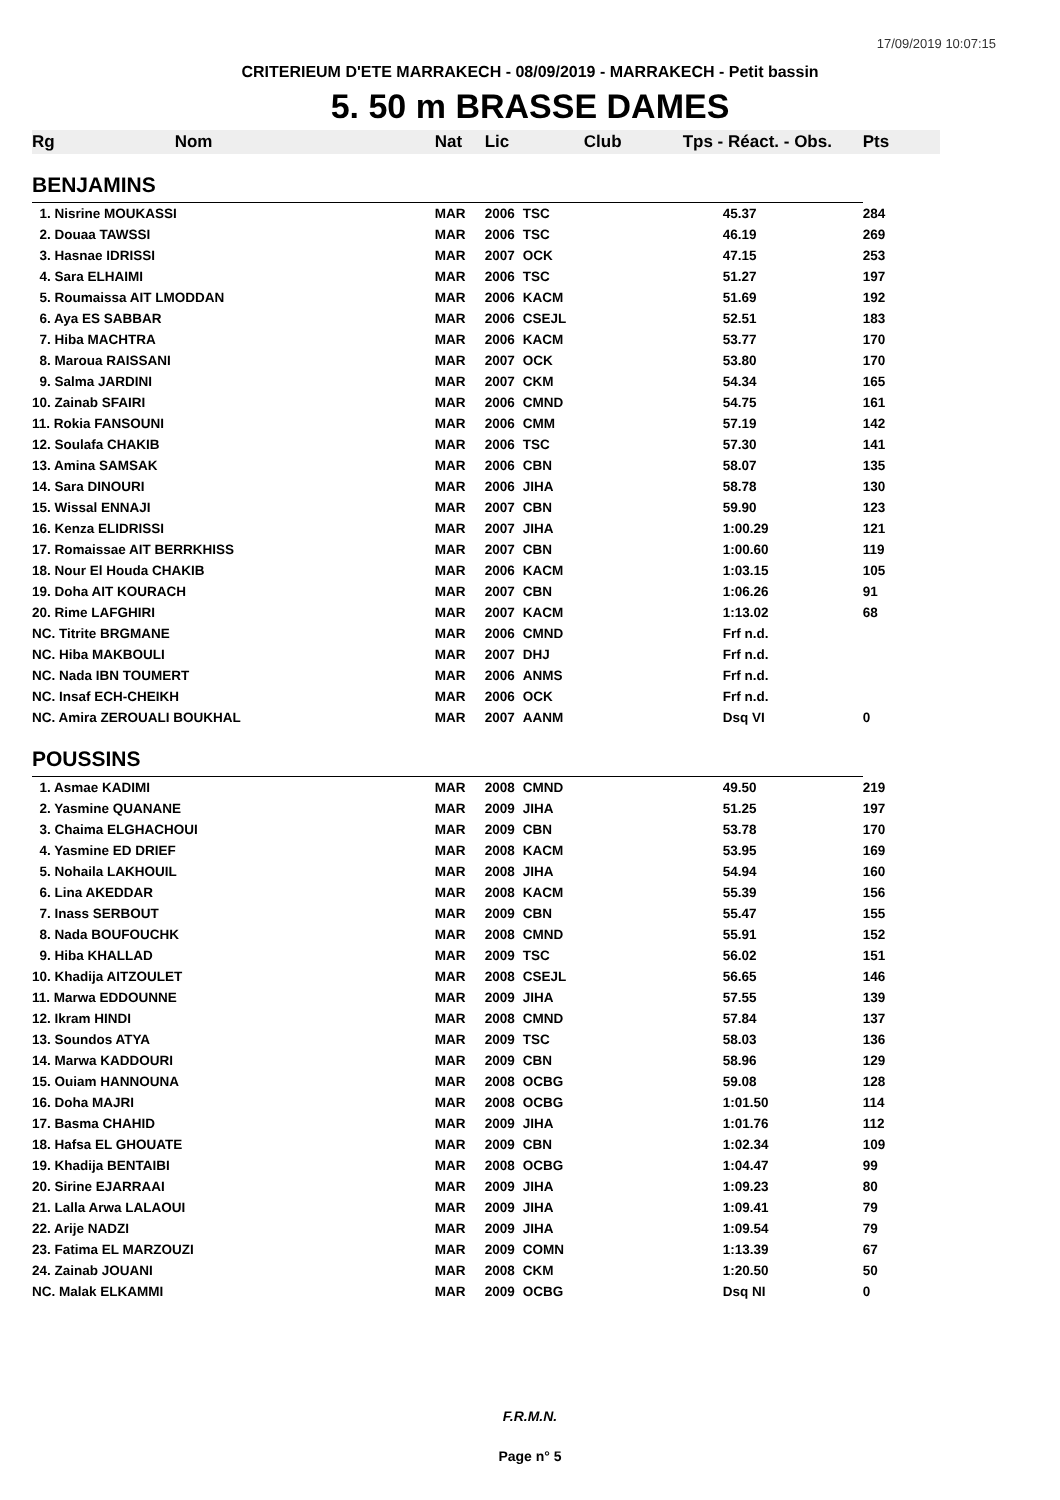17/09/2019 10:07:15
CRITERIEUM D'ETE MARRAKECH - 08/09/2019 - MARRAKECH - Petit bassin
5. 50 m BRASSE DAMES
| Rg | Nom | Nat | Lic | Club | Tps - Réact. - Obs. | Pts |
| --- | --- | --- | --- | --- | --- | --- |
| BENJAMINS | | | | | | |
| 1. Nisrine MOUKASSI | | MAR | 2006 | TSC | 45.37 | 284 |
| 2. Douaa TAWSSI | | MAR | 2006 | TSC | 46.19 | 269 |
| 3. Hasnae IDRISSI | | MAR | 2007 | OCK | 47.15 | 253 |
| 4. Sara ELHAIMI | | MAR | 2006 | TSC | 51.27 | 197 |
| 5. Roumaissa AIT LMODDAN | | MAR | 2006 | KACM | 51.69 | 192 |
| 6. Aya ES SABBAR | | MAR | 2006 | CSEJL | 52.51 | 183 |
| 7. Hiba MACHTRA | | MAR | 2006 | KACM | 53.77 | 170 |
| 8. Maroua RAISSANI | | MAR | 2007 | OCK | 53.80 | 170 |
| 9. Salma JARDINI | | MAR | 2007 | CKM | 54.34 | 165 |
| 10. Zainab SFAIRI | | MAR | 2006 | CMND | 54.75 | 161 |
| 11. Rokia FANSOUNI | | MAR | 2006 | CMM | 57.19 | 142 |
| 12. Soulafa CHAKIB | | MAR | 2006 | TSC | 57.30 | 141 |
| 13. Amina SAMSAK | | MAR | 2006 | CBN | 58.07 | 135 |
| 14. Sara DINOURI | | MAR | 2006 | JIHA | 58.78 | 130 |
| 15. Wissal ENNAJI | | MAR | 2007 | CBN | 59.90 | 123 |
| 16. Kenza ELIDRISSI | | MAR | 2007 | JIHA | 1:00.29 | 121 |
| 17. Romaissae AIT BERRKHISS | | MAR | 2007 | CBN | 1:00.60 | 119 |
| 18. Nour El Houda CHAKIB | | MAR | 2006 | KACM | 1:03.15 | 105 |
| 19. Doha AIT KOURACH | | MAR | 2007 | CBN | 1:06.26 | 91 |
| 20. Rime LAFGHIRI | | MAR | 2007 | KACM | 1:13.02 | 68 |
| NC. Titrite BRGMANE | | MAR | 2006 | CMND | Frf n.d. | |
| NC. Hiba MAKBOULI | | MAR | 2007 | DHJ | Frf n.d. | |
| NC. Nada IBN TOUMERT | | MAR | 2006 | ANMS | Frf n.d. | |
| NC. Insaf ECH-CHEIKH | | MAR | 2006 | OCK | Frf n.d. | |
| NC. Amira ZEROUALI BOUKHAL | | MAR | 2007 | AANM | Dsq VI | 0 |
| POUSSINS | | | | | | |
| 1. Asmae KADIMI | | MAR | 2008 | CMND | 49.50 | 219 |
| 2. Yasmine QUANANE | | MAR | 2009 | JIHA | 51.25 | 197 |
| 3. Chaima ELGHACHOUI | | MAR | 2009 | CBN | 53.78 | 170 |
| 4. Yasmine ED DRIEF | | MAR | 2008 | KACM | 53.95 | 169 |
| 5. Nohaila LAKHOUIL | | MAR | 2008 | JIHA | 54.94 | 160 |
| 6. Lina AKEDDAR | | MAR | 2008 | KACM | 55.39 | 156 |
| 7. Inass SERBOUT | | MAR | 2009 | CBN | 55.47 | 155 |
| 8. Nada BOUFOUCHK | | MAR | 2008 | CMND | 55.91 | 152 |
| 9. Hiba KHALLAD | | MAR | 2009 | TSC | 56.02 | 151 |
| 10. Khadija AITZOULET | | MAR | 2008 | CSEJL | 56.65 | 146 |
| 11. Marwa EDDOUNNE | | MAR | 2009 | JIHA | 57.55 | 139 |
| 12. Ikram HINDI | | MAR | 2008 | CMND | 57.84 | 137 |
| 13. Soundos ATYA | | MAR | 2009 | TSC | 58.03 | 136 |
| 14. Marwa KADDOURI | | MAR | 2009 | CBN | 58.96 | 129 |
| 15. Ouiam HANNOUNA | | MAR | 2008 | OCBG | 59.08 | 128 |
| 16. Doha MAJRI | | MAR | 2008 | OCBG | 1:01.50 | 114 |
| 17. Basma CHAHID | | MAR | 2009 | JIHA | 1:01.76 | 112 |
| 18. Hafsa EL GHOUATE | | MAR | 2009 | CBN | 1:02.34 | 109 |
| 19. Khadija BENTAIBI | | MAR | 2008 | OCBG | 1:04.47 | 99 |
| 20. Sirine EJARRAAI | | MAR | 2009 | JIHA | 1:09.23 | 80 |
| 21. Lalla Arwa LALAOUI | | MAR | 2009 | JIHA | 1:09.41 | 79 |
| 22. Arije NADZI | | MAR | 2009 | JIHA | 1:09.54 | 79 |
| 23. Fatima EL MARZOUZI | | MAR | 2009 | COMN | 1:13.39 | 67 |
| 24. Zainab JOUANI | | MAR | 2008 | CKM | 1:20.50 | 50 |
| NC. Malak ELKAMMI | | MAR | 2009 | OCBG | Dsq NI | 0 |
F.R.M.N.
Page n° 5